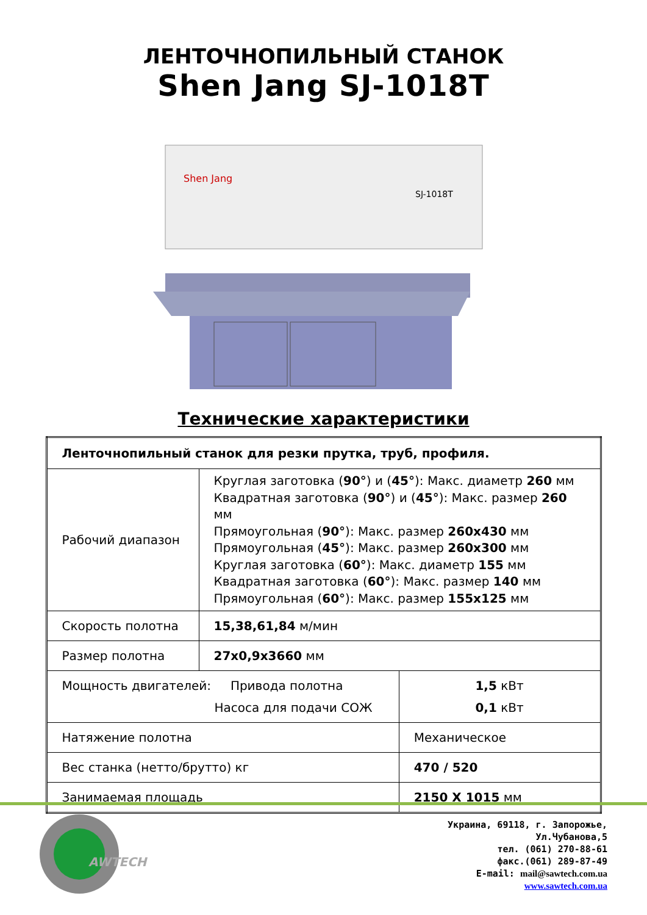ЛЕНТОЧНОПИЛЬНЫЙ СТАНОК
Shen Jang SJ-1018T
Shen Jang
SJ-1018T
Технические характеристики
| Ленточнопильный станок для резки прутка, труб, профиля. | | |
| Рабочий диапазон | Круглая заготовка ( 90° ) и ( 45° ): Макс. диаметр 260 мм Квадратная заготовка ( 90° ) и ( 45° ): Макс. размер 260 мм Прямоугольная ( 90° ): Макс. размер 260x430 мм Прямоугольная ( 45° ): Макс. размер 260x300 мм Круглая заготовка ( 60° ): Макс. диаметр 155 мм Квадратная заготовка ( 60° ): Макс. размер 140 мм Прямоугольная ( 60° ): Макс. размер 155x125 мм | |
| Скорость полотна | 15,38,61,84 м/мин | |
| Размер полотна | 27x0,9x3660 мм | |
| Мощность двигателей: Привода полотна Насоса для подачи СОЖ | | 1,5 кВт 0,1 кВт |
| Натяжение полотна | | Механическое |
| Вес станка (нетто/брутто) кг | | 470 / 520 |
| Занимаемая площадь | | 2150 X 1015 мм |
AWTECH
Украина, 69118, г. Запорожье,
Ул.Чубанова,5
тел. (061) 270-88-61
факс.(061) 289-87-49
E-mail: mail@sawtech.com.ua
www.sawtech.com.ua